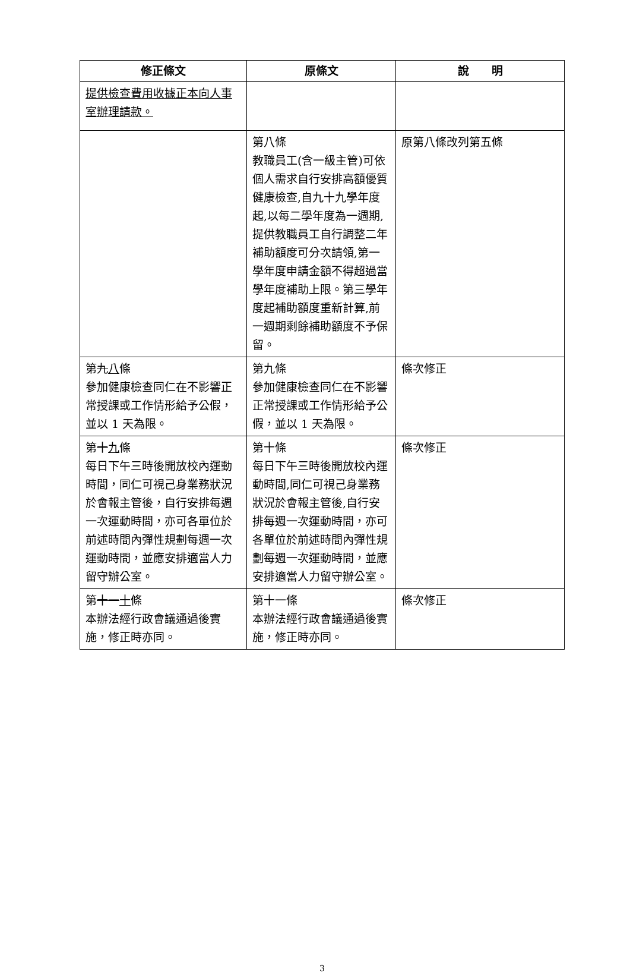| 修正條文 | 原條文 | 說 明 |
| --- | --- | --- |
| 提供檢查費用收據正本向人事室辦理請款。 | | |
| | 第八條 教職員工(含一級主管)可依個人需求自行安排高額優質健康檢查,自九十九學年度起,以每二學年度為一週期,提供教職員工自行調整二年補助額度可分次請領,第一學年度申請金額不得超過當學年度補助上限。第三學年度起補助額度重新計算,前一週期剩餘補助額度不予保留。 | 原第八條改列第五條 |
| 第 九 八 條 參加健康檢查同仁在不影響正常授課或工作情形給予公假，並以 1 天為限。 | 第九條 參加健康檢查同仁在不影響正常授課或工作情形給予公假，並以 1 天為限。 | 條次修正 |
| 第 十 九 條 每日下午三時後開放校內運動時間，同仁可視己身業務狀況於會報主管後，自行安排每週一次運動時間，亦可各單位於前述時間內彈性規劃每週一次運動時間，並應安排適當人力留守辦公室。 | 第十條 每日下午三時後開放校內運動時間,同仁可視己身業務狀況於會報主管後,自行安 排每週一次運動時間，亦可各單位於前述時間內彈性規劃每週一次運動時間，並應 安排適當人力留守辦公室。 | 條次修正 |
| 第 十一 十 條 本辦法經行政會議通過後實施，修正時亦同。 | 第十一條 本辦法經行政會議通過後實施，修正時亦同。 | 條次修正 |
3